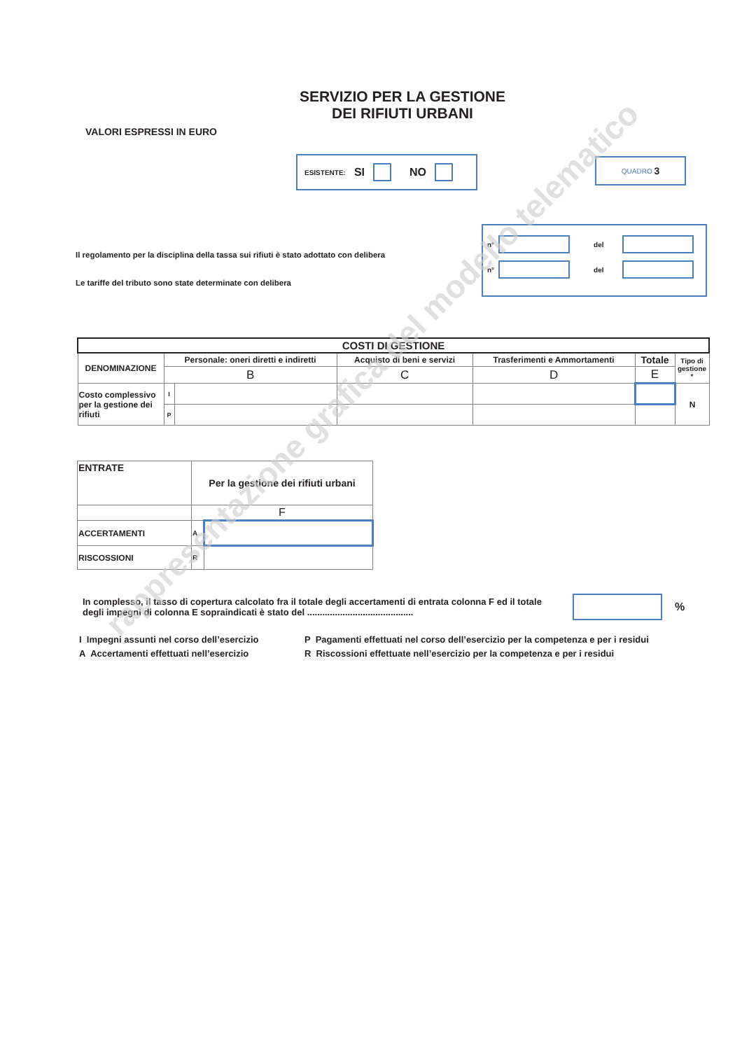SERVIZIO PER LA GESTIONE
DEI RIFIUTI URBANI
VALORI ESPRESSI IN EURO
ESISTENTE: SI NO
QUADRO 3
Il regolamento per la disciplina della tassa sui rifiuti è stato adottato con delibera
Le tariffe del tributo sono state determinate con delibera
n° del
n° del
| COSTI DI GESTIONE | | | | | | |
| --- | --- | --- | --- | --- | --- | --- |
| DENOMINAZIONE | Personale: oneri diretti e indiretti | | Acquisto di beni e servizi | Trasferimenti e Ammortamenti | Totale | Tipo di gestione * |
| | B | | C | D | E | |
| Costo complessivo per la gestione dei rifiuti | I | | | | | N |
| | P | | | | | |
| ENTRATE | Per la gestione dei rifiuti urbani | |
| --- | --- | --- |
| | F | |
| ACCERTAMENTI | A | |
| RISCOSSIONI | R | |
In complesso, il tasso di copertura calcolato fra il totale degli accertamenti di entrata colonna F ed il totale degli impegni di colonna E sopraindicati è stato del ..........................................
%
I Impegni assunti nel corso dell’esercizio
A Accertamenti effettuati nell’esercizio
P Pagamenti effettuati nel corso dell’esercizio per la competenza e per i residui
R Riscossioni effettuate nell’esercizio per la competenza e per i residui
rappresentazione grafica del modello telematico